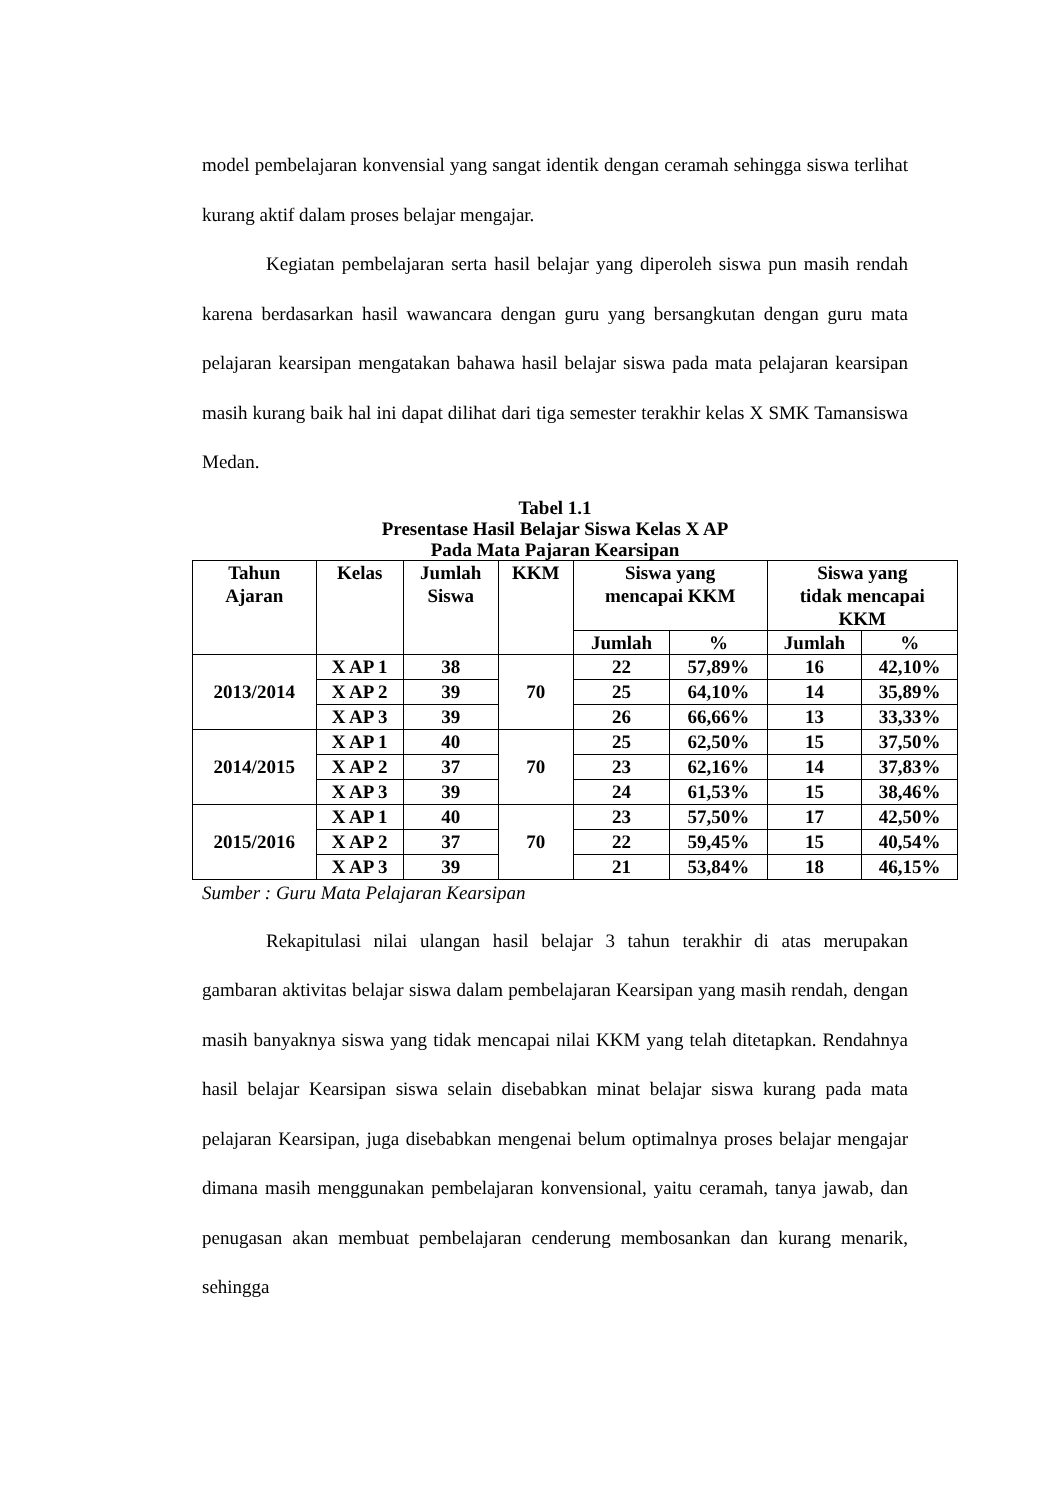model pembelajaran konvensial yang sangat identik dengan ceramah sehingga siswa terlihat kurang aktif dalam proses belajar mengajar.
Kegiatan pembelajaran serta hasil belajar yang diperoleh siswa pun masih rendah karena berdasarkan hasil wawancara dengan guru yang bersangkutan dengan guru mata pelajaran kearsipan mengatakan bahawa hasil belajar siswa pada mata pelajaran kearsipan masih kurang baik hal ini dapat dilihat dari tiga semester terakhir kelas X SMK Tamansiswa Medan.
Tabel 1.1
Presentase Hasil Belajar Siswa Kelas X AP
Pada Mata Pajaran Kearsipan
| Tahun Ajaran | Kelas | Jumlah Siswa | KKM | Siswa yang mencapai KKM | | Siswa yang tidak mencapai KKM | |
| --- | --- | --- | --- | --- | --- | --- | --- |
| | | | | Jumlah | % | Jumlah | % |
| 2013/2014 | X AP 1 | 38 | 70 | 22 | 57,89% | 16 | 42,10% |
| | X AP 2 | 39 | | 25 | 64,10% | 14 | 35,89% |
| | X AP 3 | 39 | | 26 | 66,66% | 13 | 33,33% |
| 2014/2015 | X AP 1 | 40 | 70 | 25 | 62,50% | 15 | 37,50% |
| | X AP 2 | 37 | | 23 | 62,16% | 14 | 37,83% |
| | X AP 3 | 39 | | 24 | 61,53% | 15 | 38,46% |
| 2015/2016 | X AP 1 | 40 | 70 | 23 | 57,50% | 17 | 42,50% |
| | X AP 2 | 37 | | 22 | 59,45% | 15 | 40,54% |
| | X AP 3 | 39 | | 21 | 53,84% | 18 | 46,15% |
Sumber : Guru Mata Pelajaran Kearsipan
Rekapitulasi nilai ulangan hasil belajar 3 tahun terakhir di atas merupakan gambaran aktivitas belajar siswa dalam pembelajaran Kearsipan yang masih rendah, dengan masih banyaknya siswa yang tidak mencapai nilai KKM yang telah ditetapkan. Rendahnya hasil belajar Kearsipan siswa selain disebabkan minat belajar siswa kurang pada mata pelajaran Kearsipan, juga disebabkan mengenai belum optimalnya proses belajar mengajar dimana masih menggunakan pembelajaran konvensional, yaitu ceramah, tanya jawab, dan penugasan akan membuat pembelajaran cenderung membosankan dan kurang menarik, sehingga